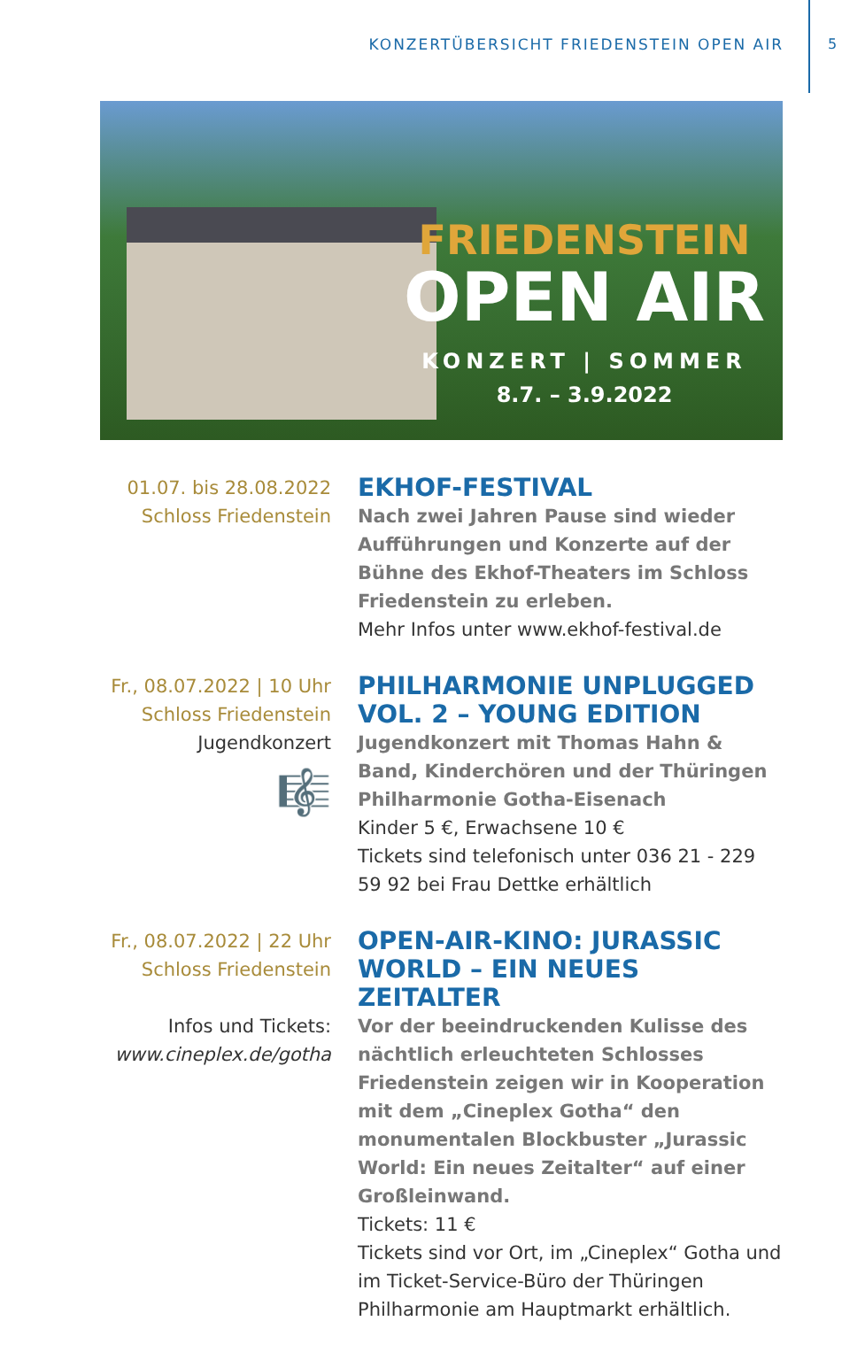KONZERTÜBERSICHT FRIEDENSTEIN OPEN AIR 5
FRIEDENSTEIN
OPEN AIR
KONZERT | SOMMER
8.7. – 3.9.2022
01.07. bis 28.08.2022
Schloss Friedenstein
EKHOF-FESTIVAL
Nach zwei Jahren Pause sind wieder Aufführungen und Konzerte auf der Bühne des Ekhof-Theaters im Schloss Friedenstein zu erleben.
Mehr Infos unter www.ekhof-festival.de
Fr., 08.07.2022 | 10 Uhr
Schloss Friedenstein
Jugendkonzert
🎼
PHILHARMONIE UNPLUGGED VOL. 2 – YOUNG EDITION
Jugendkonzert mit Thomas Hahn & Band, Kinderchören und der Thüringen Philharmonie Gotha-Eisenach
Kinder 5 €, Erwachsene 10 €
Tickets sind telefonisch unter 036 21 - 229 59 92 bei Frau Dettke erhältlich
Fr., 08.07.2022 | 22 Uhr
Schloss Friedenstein
Infos und Tickets:
www.cineplex.de/gotha
OPEN-AIR-KINO: JURASSIC WORLD – EIN NEUES ZEITALTER
Vor der beeindruckenden Kulisse des nächtlich erleuchteten Schlosses Friedenstein zeigen wir in Kooperation mit dem „Cineplex Gotha“ den monumentalen Blockbuster „Jurassic World: Ein neues Zeitalter“ auf einer Großleinwand.
Tickets: 11 €
Tickets sind vor Ort, im „Cineplex“ Gotha und im Ticket-Service-Büro der Thüringen Philharmonie am Hauptmarkt erhältlich.